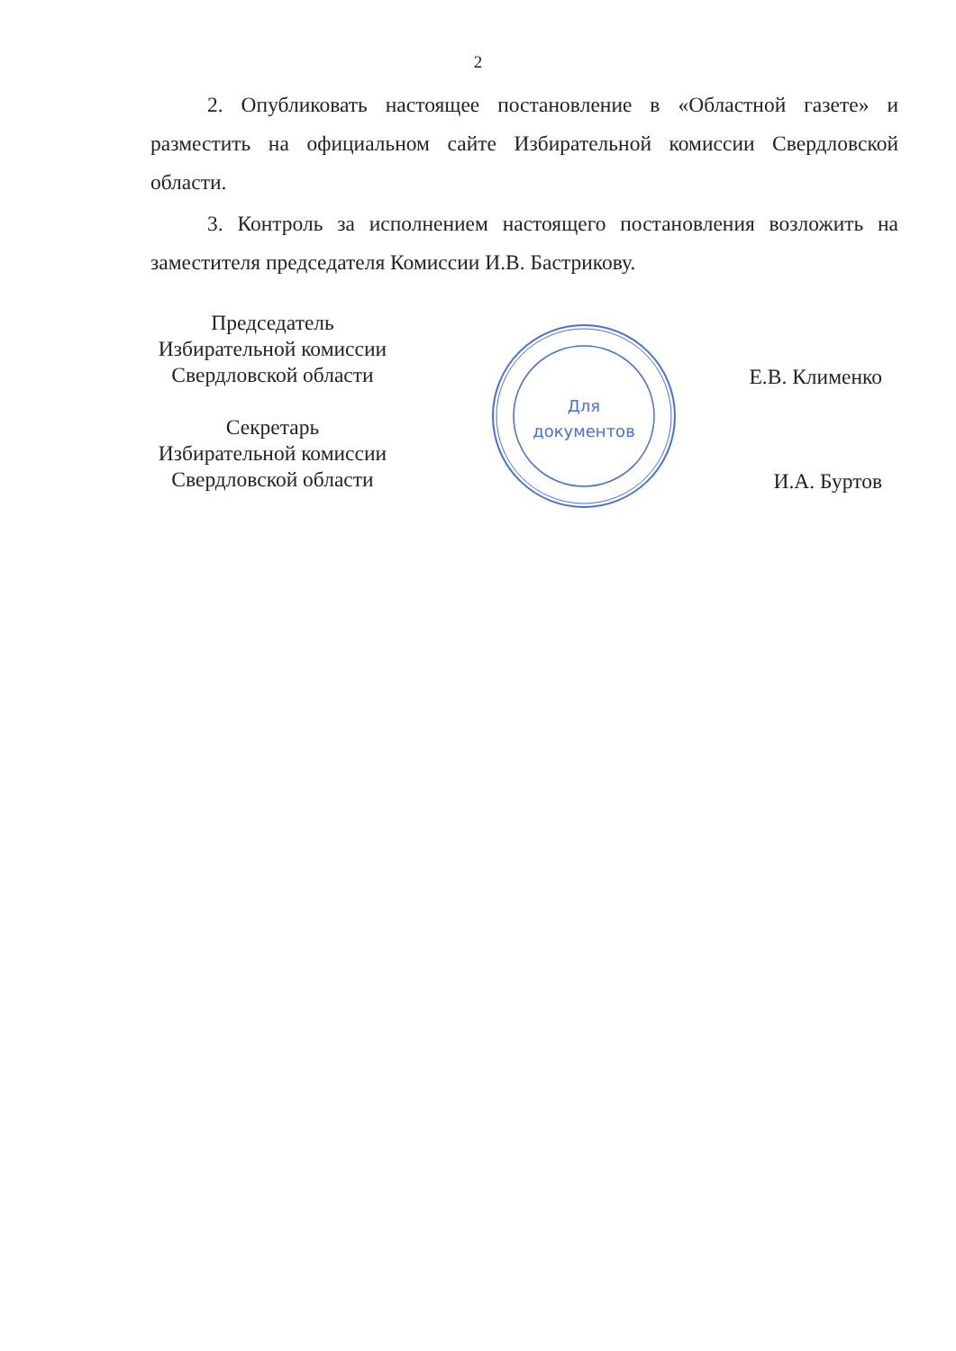2
2. Опубликовать настоящее постановление в «Областной газете» и разместить на официальном сайте Избирательной комиссии Свердловской области.
3. Контроль за исполнением настоящего постановления возложить на заместителя председателя Комиссии И.В. Бастрикову.
Председатель
Избирательной комиссии
Свердловской области
Секретарь
Избирательной комиссии
Свердловской области
Е.В. Клименко
И.А. Буртов
Для
документов